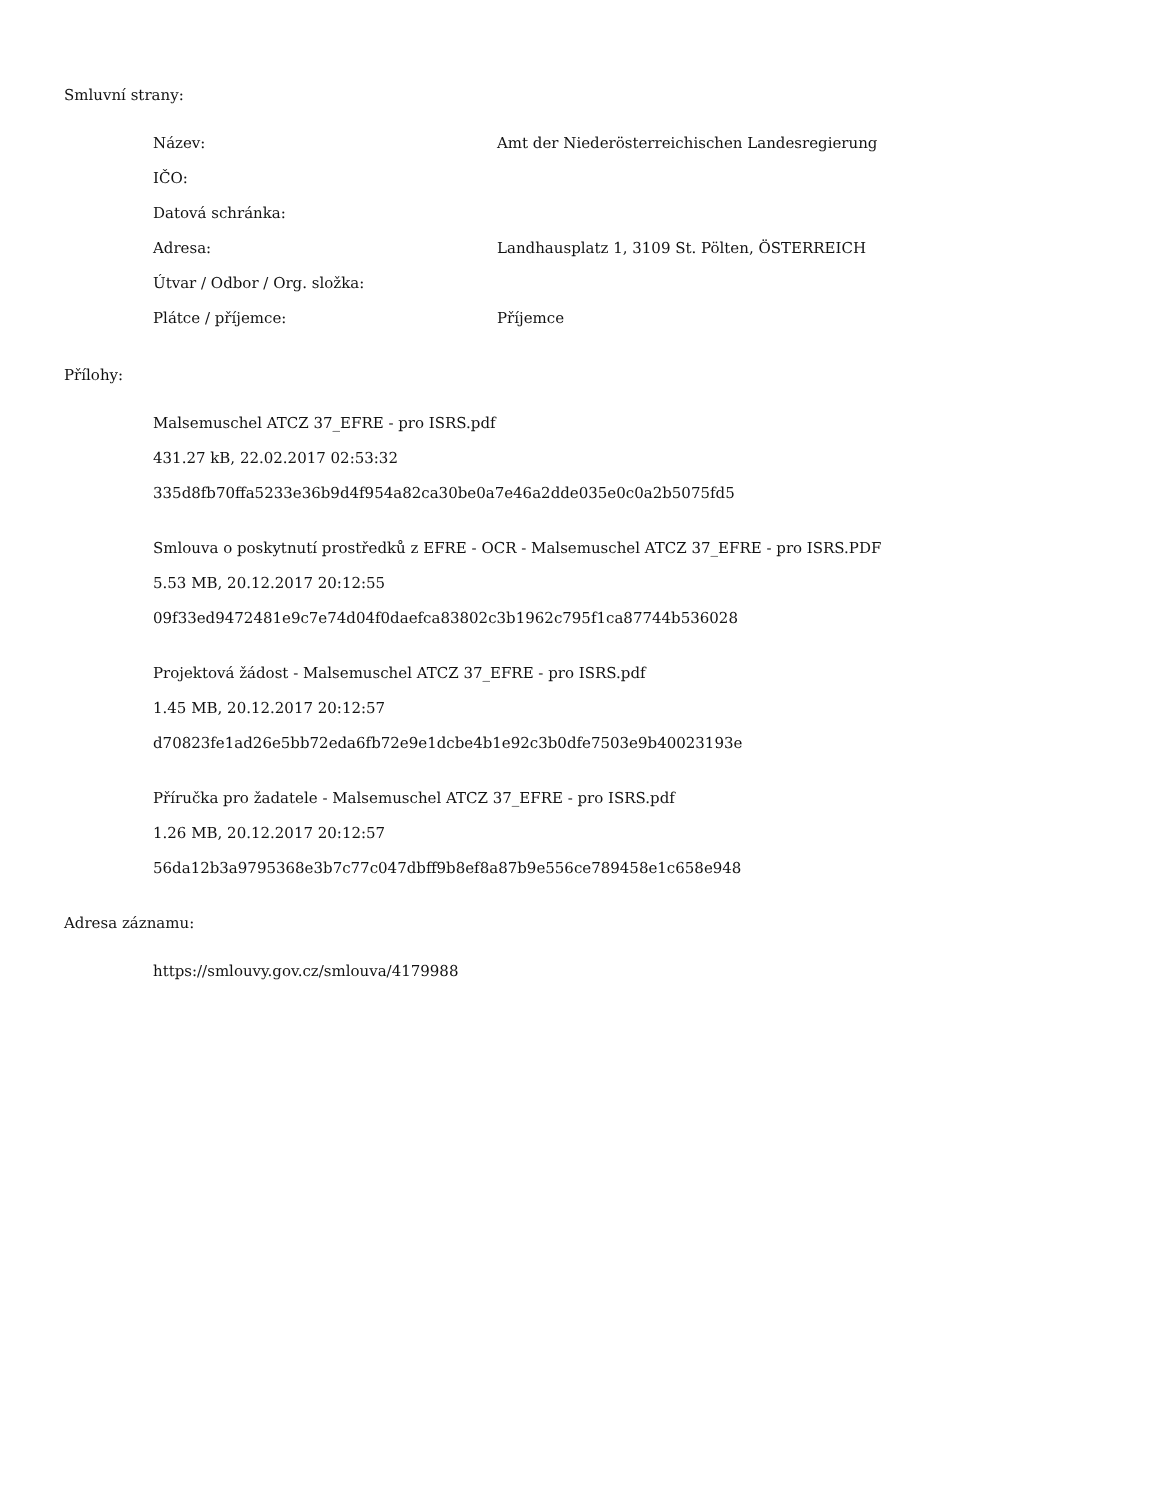Smluvní strany:
| Název: | Amt der Niederösterreichischen Landesregierung |
| IČO: | |
| Datová schránka: | |
| Adresa: | Landhausplatz 1, 3109 St. Pölten, ÖSTERREICH |
| Útvar / Odbor / Org. složka: | |
| Plátce / příjemce: | Příjemce |
Přílohy:
Malsemuschel ATCZ 37_EFRE - pro ISRS.pdf
431.27 kB, 22.02.2017 02:53:32
335d8fb70ffa5233e36b9d4f954a82ca30be0a7e46a2dde035e0c0a2b5075fd5
Smlouva o poskytnutí prostředků z EFRE - OCR - Malsemuschel ATCZ 37_EFRE - pro ISRS.PDF
5.53 MB, 20.12.2017 20:12:55
09f33ed9472481e9c7e74d04f0daefca83802c3b1962c795f1ca87744b536028
Projektová žádost - Malsemuschel ATCZ 37_EFRE - pro ISRS.pdf
1.45 MB, 20.12.2017 20:12:57
d70823fe1ad26e5bb72eda6fb72e9e1dcbe4b1e92c3b0dfe7503e9b40023193e
Příručka pro žadatele - Malsemuschel ATCZ 37_EFRE - pro ISRS.pdf
1.26 MB, 20.12.2017 20:12:57
56da12b3a9795368e3b7c77c047dbff9b8ef8a87b9e556ce789458e1c658e948
Adresa záznamu:
https://smlouvy.gov.cz/smlouva/4179988